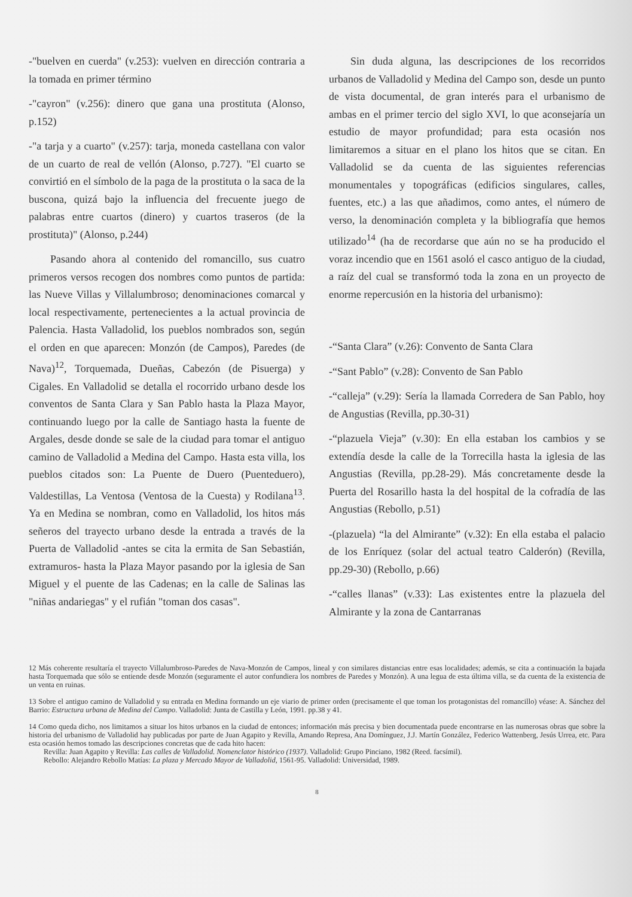-"buelven en cuerda" (v.253): vuelven en dirección contraria a la tomada en primer término
-"cayron" (v.256): dinero que gana una prostituta (Alonso, p.152)
-"a tarja y a cuarto" (v.257): tarja, moneda castellana con valor de un cuarto de real de vellón (Alonso, p.727). "El cuarto se convirtió en el símbolo de la paga de la prostituta o la saca de la buscona, quizá bajo la influencia del frecuente juego de palabras entre cuartos (dinero) y cuartos traseros (de la prostituta)" (Alonso, p.244)
Pasando ahora al contenido del romancillo, sus cuatro primeros versos recogen dos nombres como puntos de partida: las Nueve Villas y Villalumbroso; denominaciones comarcal y local respectivamente, pertenecientes a la actual provincia de Palencia. Hasta Valladolid, los pueblos nombrados son, según el orden en que aparecen: Monzón (de Campos), Paredes (de Nava)<sup>12</sup>, Torquemada, Dueñas, Cabezón (de Pisuerga) y Cigales. En Valladolid se detalla el rocorrido urbano desde los conventos de Santa Clara y San Pablo hasta la Plaza Mayor, continuando luego por la calle de Santiago hasta la fuente de Argales, desde donde se sale de la ciudad para tomar el antiguo camino de Valladolid a Medina del Campo. Hasta esta villa, los pueblos citados son: La Puente de Duero (Puenteduero), Valdestillas, La Ventosa (Ventosa de la Cuesta) y Rodilana<sup>13</sup>. Ya en Medina se nombran, como en Valladolid, los hitos más señeros del trayecto urbano desde la entrada a través de la Puerta de Valladolid -antes se cita la ermita de San Sebastián, extramuros- hasta la Plaza Mayor pasando por la iglesia de San Miguel y el puente de las Cadenas; en la calle de Salinas las "niñas andariegas" y el rufián "toman dos casas".
Sin duda alguna, las descripciones de los recorridos urbanos de Valladolid y Medina del Campo son, desde un punto de vista documental, de gran interés para el urbanismo de ambas en el primer tercio del siglo XVI, lo que aconsejaría un estudio de mayor profundidad; para esta ocasión nos limitaremos a situar en el plano los hitos que se citan. En Valladolid se da cuenta de las siguientes referencias monumentales y topográficas (edificios singulares, calles, fuentes, etc.) a las que añadimos, como antes, el número de verso, la denominación completa y la bibliografía que hemos utilizado<sup>14</sup> (ha de recordarse que aún no se ha producido el voraz incendio que en 1561 asoló el casco antiguo de la ciudad, a raíz del cual se transformó toda la zona en un proyecto de enorme repercusión en la historia del urbanismo):
-“Santa Clara” (v.26): Convento de Santa Clara
-“Sant Pablo” (v.28): Convento de San Pablo
-“calleja” (v.29): Sería la llamada Corredera de San Pablo, hoy de Angustias (Revilla, pp.30-31)
-“plazuela Vieja” (v.30): En ella estaban los cambios y se extendía desde la calle de la Torrecilla hasta la iglesia de las Angustias (Revilla, pp.28-29). Más concretamente desde la Puerta del Rosarillo hasta la del hospital de la cofradía de las Angustias (Rebollo, p.51)
-(plazuela) “la del Almirante” (v.32): En ella estaba el palacio de los Enríquez (solar del actual teatro Calderón) (Revilla, pp.29-30) (Rebollo, p.66)
-“calles llanas” (v.33): Las existentes entre la plazuela del Almirante y la zona de Cantarranas
12 Más coherente resultaría el trayecto Villalumbroso-Paredes de Nava-Monzón de Campos, lineal y con similares distancias entre esas localidades; además, se cita a continuación la bajada hasta Torquemada que sólo se entiende desde Monzón (seguramente el autor confundiera los nombres de Paredes y Monzón). A una legua de esta última villa, se da cuenta de la existencia de un venta en ruinas.
13 Sobre el antiguo camino de Valladolid y su entrada en Medina formando un eje viario de primer orden (precisamente el que toman los protagonistas del romancillo) véase: A. Sánchez del Barrio: Estructura urbana de Medina del Campo. Valladolid: Junta de Castilla y León, 1991. pp.38 y 41.
14 Como queda dicho, nos limitamos a situar los hitos urbanos en la ciudad de entonces; información más precisa y bien documentada puede encontrarse en las numerosas obras que sobre la historia del urbanismo de Valladolid hay publicadas por parte de Juan Agapito y Revilla, Amando Represa, Ana Domínguez, J.J. Martín González, Federico Wattenberg, Jesús Urrea, etc. Para esta ocasión hemos tomado las descripciones concretas que de cada hito hacen:
Revilla: Juan Agapito y Revilla: Las calles de Valladolid. Nomenclator histórico (1937). Valladolid: Grupo Pinciano, 1982 (Reed. facsímil).
Rebollo: Alejandro Rebollo Matías: La plaza y Mercado Mayor de Valladolid, 1561-95. Valladolid: Universidad, 1989.
8